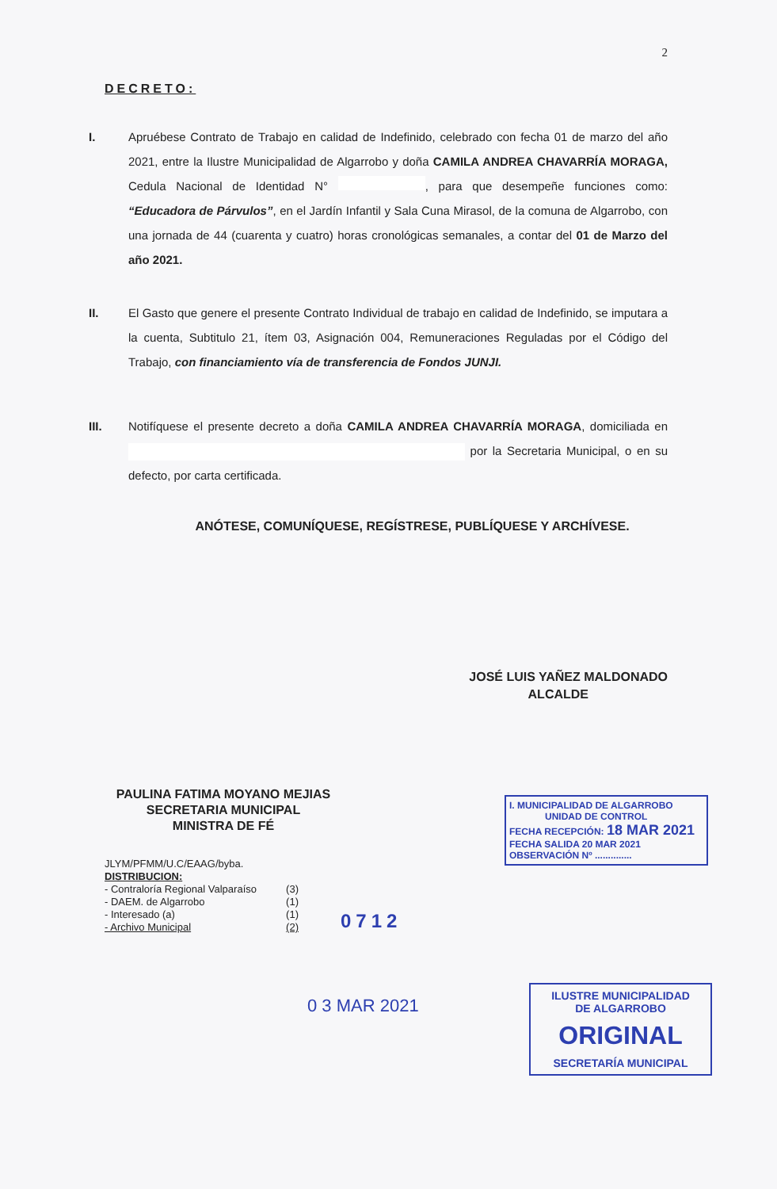2
DECRETO:
I. Apruébese Contrato de Trabajo en calidad de Indefinido, celebrado con fecha 01 de marzo del año 2021, entre la Ilustre Municipalidad de Algarrobo y doña CAMILA ANDREA CHAVARRÍA MORAGA, Cedula Nacional de Identidad N° , para que desempeñe funciones como: “Educadora de Párvulos”, en el Jardín Infantil y Sala Cuna Mirasol, de la comuna de Algarrobo, con una jornada de 44 (cuarenta y cuatro) horas cronológicas semanales, a contar del 01 de Marzo del año 2021.
II. El Gasto que genere el presente Contrato Individual de trabajo en calidad de Indefinido, se imputara a la cuenta, Subtitulo 21, ítem 03, Asignación 004, Remuneraciones Reguladas por el Código del Trabajo, con financiamiento vía de transferencia de Fondos JUNJI.
III. Notifíquese el presente decreto a doña CAMILA ANDREA CHAVARRÍA MORAGA, domiciliada en por la Secretaria Municipal, o en su defecto, por carta certificada.
ANÓTESE, COMUNÍQUESE, REGÍSTRESE, PUBLÍQUESE Y ARCHÍVESE.
JOSÉ LUIS YAÑEZ MALDONADO
ALCALDE
PAULINA FATIMA MOYANO MEJIAS
SECRETARIA MUNICIPAL
MINISTRA DE FÉ
JLYM/PFMM/U.C/EAAG/byba.
DISTRIBUCION:
- Contraloría Regional Valparaíso (3)
- DAEM. de Algarrobo (1)
- Interesado (a) (1)
- Archivo Municipal (2)
0712
0 3 MAR 2021
I. MUNICIPALIDAD DE ALGARROBO
UNIDAD DE CONTROL
FECHA RECEPCIÓN: 18 MAR 2021
FECHA SALIDA 20 MAR 2021
OBSERVACIÓN Nº ..............
ILUSTRE MUNICIPALIDAD
DE ALGARROBO
ORIGINAL
SECRETARÍA MUNICIPAL